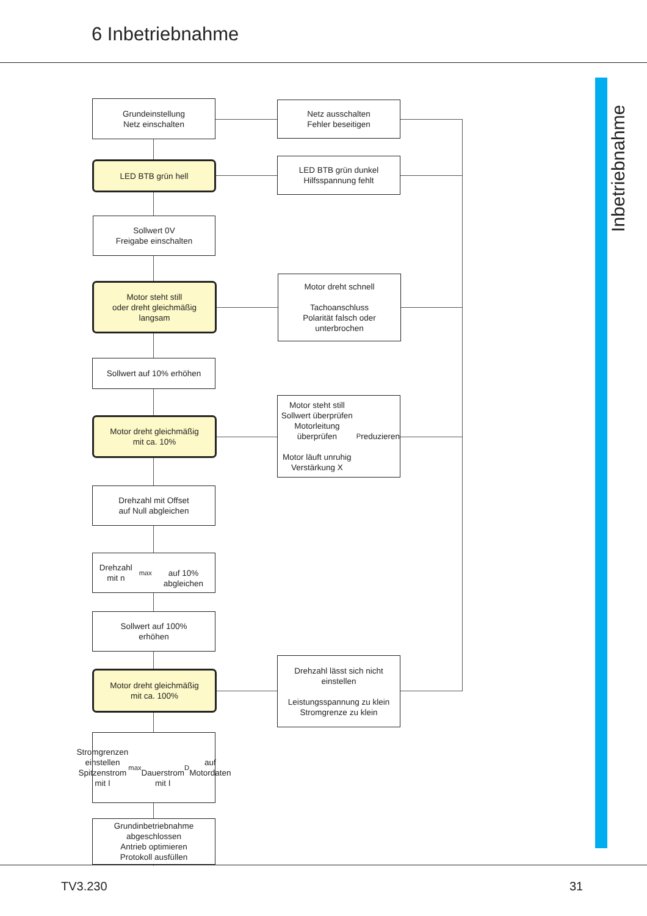6 Inbetriebnahme
Inbetriebnahme
Grundeinstellung
Netz einschalten
Netz ausschalten
Fehler beseitigen
LED BTB grün hell
LED BTB grün dunkel
Hilfsspannung fehlt
Sollwert 0V
Freigabe einschalten
Motor steht still
oder dreht gleichmäßig
langsam
Motor dreht schnell
Tachoanschluss
Polarität falsch oder
unterbrochen
Sollwert auf 10% erhöhen
Motor dreht gleichmäßig
mit ca. 10%
Motor steht still
Sollwert überprüfen
Motorleitung überprüfen
Motor läuft unruhig
Verstärkung X<sub>P</sub> reduzieren
Drehzahl mit Offset
auf Null abgleichen
Drehzahl mit n<sub>max</sub>
auf 10% abgleichen
Sollwert auf 100%
erhöhen
Motor dreht gleichmäßig
mit ca. 100%
Drehzahl lässt sich nicht
einstellen
Leistungsspannung zu klein
Stromgrenze zu klein
Stromgrenzen einstellen
Spitzenstrom mit I<sub>max</sub>
Dauerstrom mit I<sub>D</sub> auf
Motordaten
Grundinbetriebnahme
abgeschlossen
Antrieb optimieren
Protokoll ausfüllen
TV3.230 31